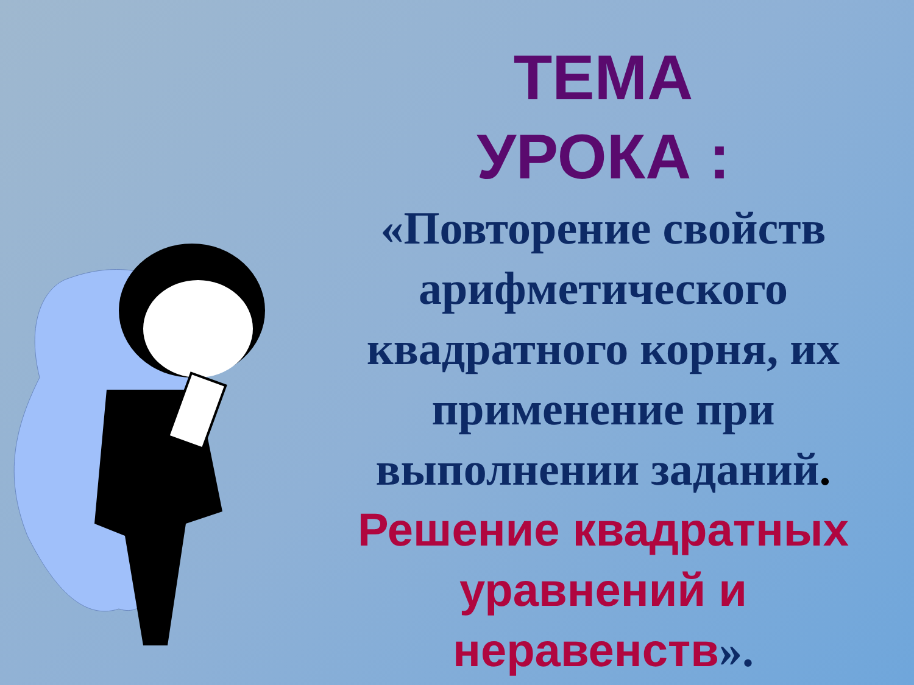ТЕМА
УРОКА :
«Повторение свойств арифметического квадратного корня, их применение при выполнении заданий.
Решение квадратных уравнений и неравенств».